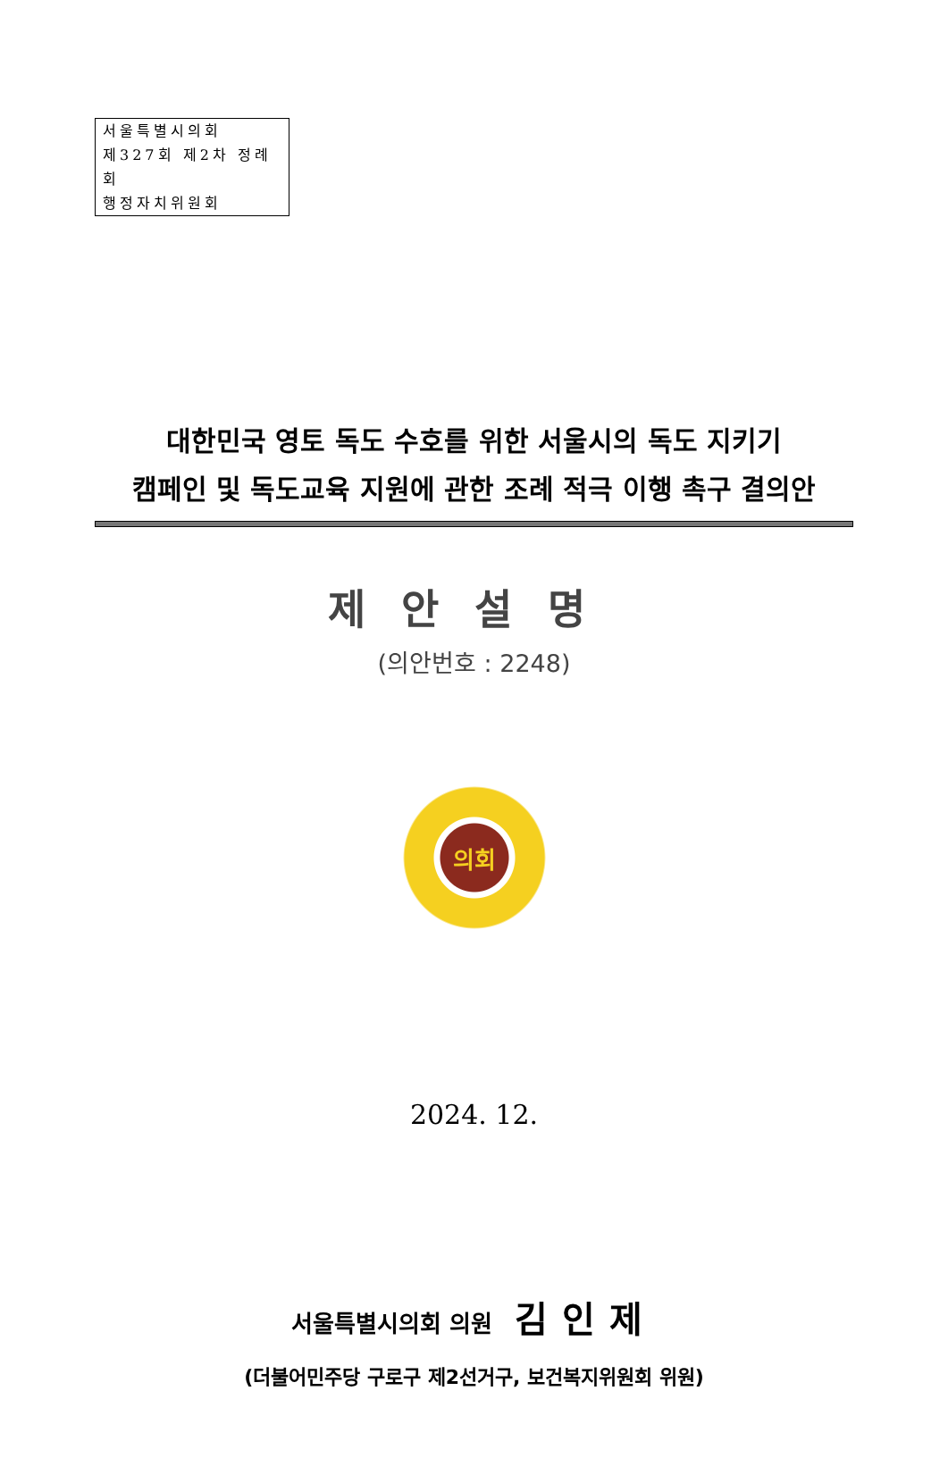서울특별시의회
제327회 제2차 정례회
행정자치위원회
대한민국 영토 독도 수호를 위한 서울시의 독도 지키기
캠페인 및 독도교육 지원에 관한 조례 적극 이행 촉구 결의안
제안설명
(의안번호 : 2248)
의회
2024. 12.
서울특별시의회 의원 김인제
(더불어민주당 구로구 제2선거구, 보건복지위원회 위원)